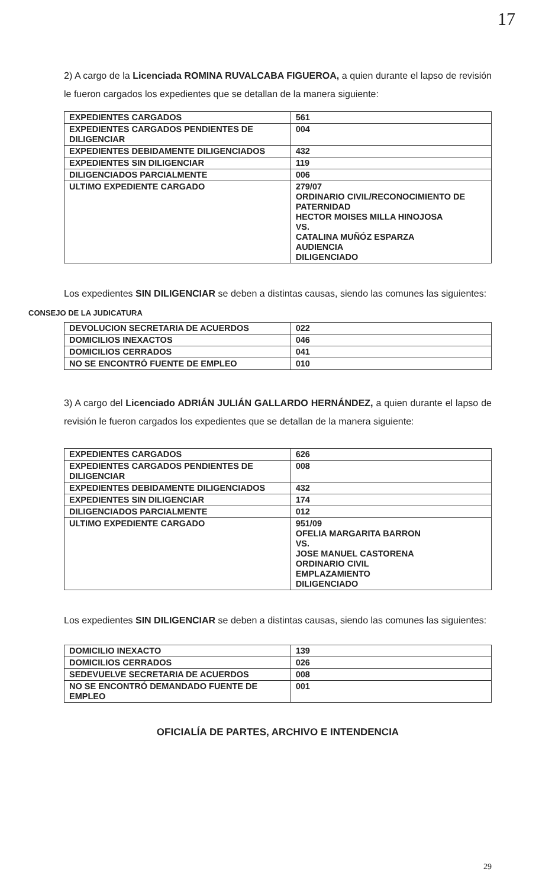17
2) A cargo de la Licenciada ROMINA RUVALCABA FIGUEROA, a quien durante el lapso de revisión le fueron cargados los expedientes que se detallan de la manera siguiente:
| EXPEDIENTES CARGADOS | 561 |
| EXPEDIENTES CARGADOS PENDIENTES DE DILIGENCIAR | 004 |
| EXPEDIENTES DEBIDAMENTE DILIGENCIADOS | 432 |
| EXPEDIENTES SIN DILIGENCIAR | 119 |
| DILIGENCIADOS PARCIALMENTE | 006 |
| ULTIMO EXPEDIENTE CARGADO | 279/07 ORDINARIO CIVIL/RECONOCIMIENTO DE PATERNIDAD HECTOR MOISES MILLA HINOJOSA VS. CATALINA MUÑÓZ ESPARZA AUDIENCIA DILIGENCIADO |
Los expedientes SIN DILIGENCIAR se deben a distintas causas, siendo las comunes las siguientes:
CONSEJO DE LA JUDICATURA
| DEVOLUCION SECRETARIA DE ACUERDOS | 022 |
| DOMICILIOS INEXACTOS | 046 |
| DOMICILIOS CERRADOS | 041 |
| NO SE ENCONTRÓ FUENTE DE EMPLEO | 010 |
3) A cargo del Licenciado ADRIÁN JULIÁN GALLARDO HERNÁNDEZ, a quien durante el lapso de revisión le fueron cargados los expedientes que se detallan de la manera siguiente:
| EXPEDIENTES CARGADOS | 626 |
| EXPEDIENTES CARGADOS PENDIENTES DE DILIGENCIAR | 008 |
| EXPEDIENTES DEBIDAMENTE DILIGENCIADOS | 432 |
| EXPEDIENTES SIN DILIGENCIAR | 174 |
| DILIGENCIADOS PARCIALMENTE | 012 |
| ULTIMO EXPEDIENTE CARGADO | 951/09 OFELIA MARGARITA BARRON VS. JOSE MANUEL CASTORENA ORDINARIO CIVIL EMPLAZAMIENTO DILIGENCIADO |
Los expedientes SIN DILIGENCIAR se deben a distintas causas, siendo las comunes las siguientes:
| DOMICILIO INEXACTO | 139 |
| DOMICILIOS CERRADOS | 026 |
| SEDEVUELVE SECRETARIA DE ACUERDOS | 008 |
| NO SE ENCONTRÓ DEMANDADO FUENTE DE EMPLEO | 001 |
OFICIALÍA DE PARTES, ARCHIVO E INTENDENCIA
29